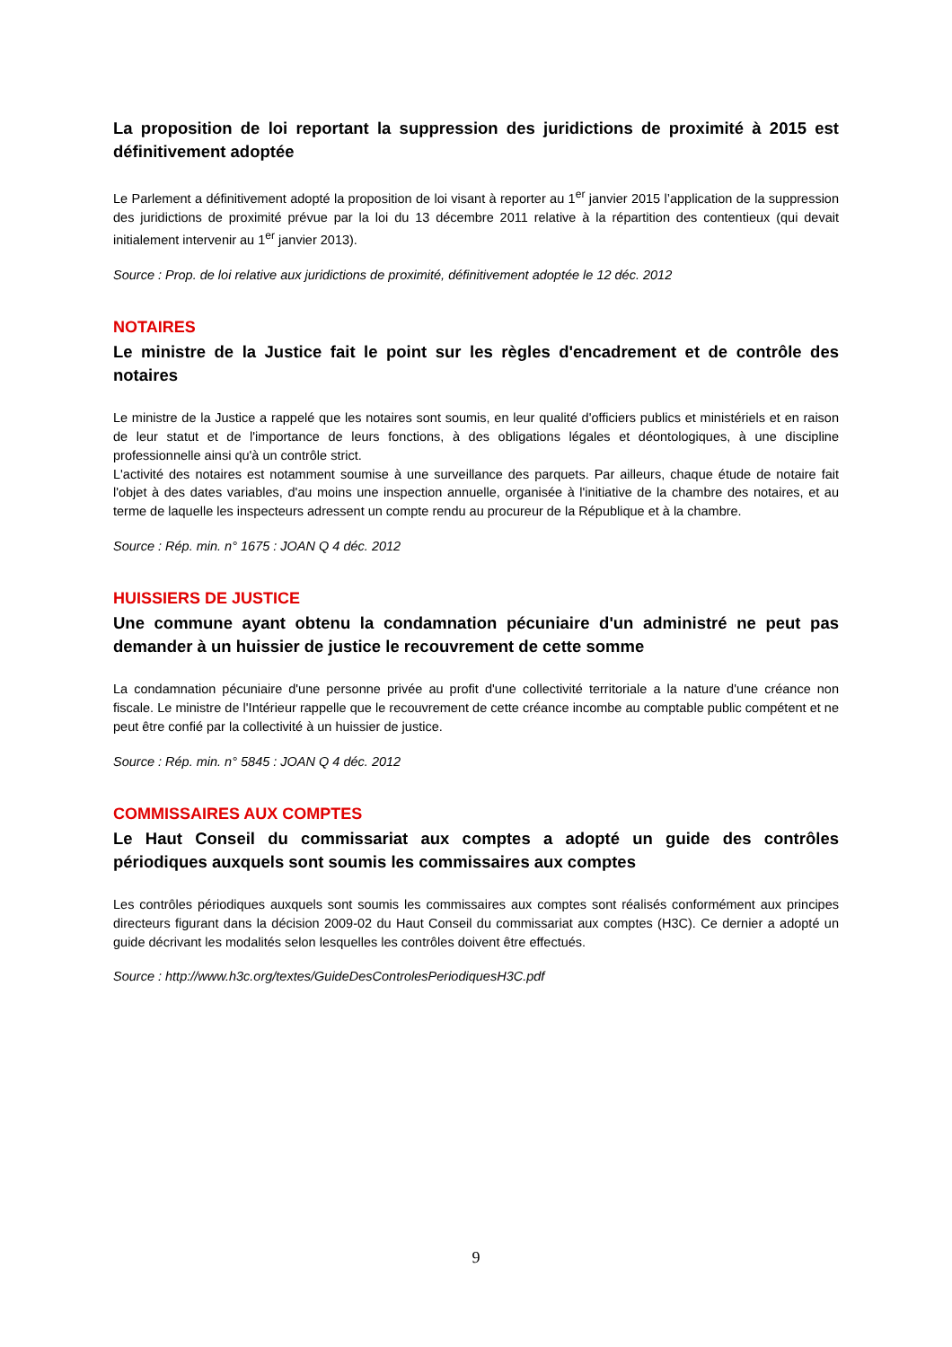La proposition de loi reportant la suppression des juridictions de proximité à 2015 est définitivement adoptée
Le Parlement a définitivement adopté la proposition de loi visant à reporter au 1<sup>er</sup> janvier 2015 l’application de la suppression des juridictions de proximité prévue par la loi du 13 décembre 2011 relative à la répartition des contentieux (qui devait initialement intervenir au 1<sup>er</sup> janvier 2013).
Source : Prop. de loi relative aux juridictions de proximité, définitivement adoptée le 12 déc. 2012
NOTAIRES
Le ministre de la Justice fait le point sur les règles d'encadrement et de contrôle des notaires
Le ministre de la Justice a rappelé que les notaires sont soumis, en leur qualité d'officiers publics et ministériels et en raison de leur statut et de l'importance de leurs fonctions, à des obligations légales et déontologiques, à une discipline professionnelle ainsi qu'à un contrôle strict.
L'activité des notaires est notamment soumise à une surveillance des parquets. Par ailleurs, chaque étude de notaire fait l'objet à des dates variables, d'au moins une inspection annuelle, organisée à l'initiative de la chambre des notaires, et au terme de laquelle les inspecteurs adressent un compte rendu au procureur de la République et à la chambre.
Source : Rép. min. n° 1675 : JOAN Q 4 déc. 2012
HUISSIERS DE JUSTICE
Une commune ayant obtenu la condamnation pécuniaire d'un administré ne peut pas demander à un huissier de justice le recouvrement de cette somme
La condamnation pécuniaire d'une personne privée au profit d'une collectivité territoriale a la nature d'une créance non fiscale. Le ministre de l'Intérieur rappelle que le recouvrement de cette créance incombe au comptable public compétent et ne peut être confié par la collectivité à un huissier de justice.
Source : Rép. min. n° 5845 : JOAN Q 4 déc. 2012
COMMISSAIRES AUX COMPTES
Le Haut Conseil du commissariat aux comptes a adopté un guide des contrôles périodiques auxquels sont soumis les commissaires aux comptes
Les contrôles périodiques auxquels sont soumis les commissaires aux comptes sont réalisés conformément aux principes directeurs figurant dans la décision 2009-02 du Haut Conseil du commissariat aux comptes (H3C). Ce dernier a adopté un guide décrivant les modalités selon lesquelles les contrôles doivent être effectués.
Source : http://www.h3c.org/textes/GuideDesControlesPeriodiquesH3C.pdf
9